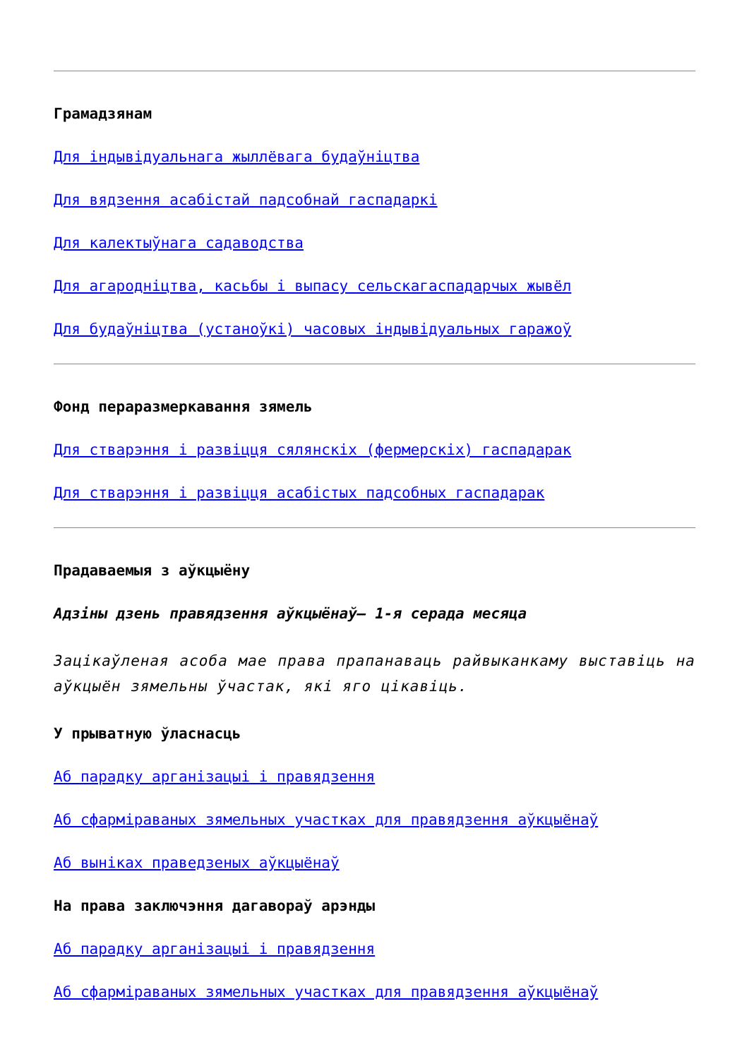Грамадзянам
Для індывідуальнага жыллёвага будаўніцтва
Для вядзення асабістай падсобнай гаспадаркі
Для калектыўнага садаводства
Для агародніцтва, касьбы і выпасу сельскагаспадарчых жывёл
Для будаўніцтва (устаноўкі) часовых індывідуальных гаражоў
Фонд пераразмеркавання зямель
Для стварэння і развіцця сялянскіх (фермерскіх) гаспадарак
Для стварэння і развіцця асабістых падсобных гаспадарак
Прадаваемыя з аўкцыёну
Адзіны дзень правядзення аўкцыёнаў– 1-я серада месяца
Зацікаўленая асоба мае права прапанаваць райвыканкаму выставіць на аўкцыён зямельны ўчастак, які яго цікавіць.
У прыватную ўласнасць
Аб парадку арганізацыі і правядзення
Аб сфарміраваных зямельных участках для правядзення аўкцыёнаў
Аб выніках праведзеных аўкцыёнаў
На права заключэння дагавораў арэнды
Аб парадку арганізацыі і правядзення
Аб сфарміраваных зямельных участках для правядзення аўкцыёнаў